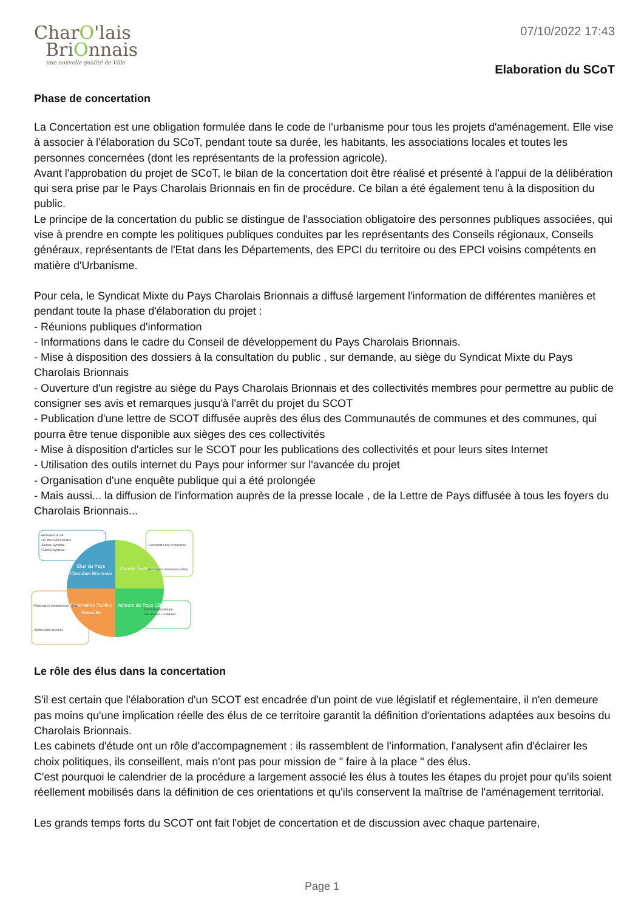CharO'lais
BriOnnais
une nouvelle qualité de Ville
07/10/2022 17:43
Elaboration du SCoT
Phase de concertation
La Concertation est une obligation formulée dans le code de l'urbanisme pour tous les projets d'aménagement. Elle vise à associer à l'élaboration du SCoT, pendant toute sa durée, les habitants, les associations locales et toutes les personnes concernées (dont les représentants de la profession agricole).
Avant l'approbation du projet de SCoT, le bilan de la concertation doit être réalisé et présenté à l'appui de la délibération qui sera prise par le Pays Charolais Brionnais en fin de procédure. Ce bilan a été également tenu à la disposition du public.
Le principe de la concertation du public se distingue de l'association obligatoire des personnes publiques associées, qui vise à prendre en compte les politiques publiques conduites par les représentants des Conseils régionaux, Conseils généraux, représentants de l'Etat dans les Départements, des EPCI du territoire ou des EPCI voisins compétents en matière d'Urbanisme.
Pour cela, le Syndicat Mixte du Pays Charolais Brionnais a diffusé largement l'information de différentes manières et pendant toute la phase d'élaboration du projet :
- Réunions publiques d'information
- Informations dans le cadre du Conseil de développement du Pays Charolais Brionnais.
- Mise à disposition des dossiers à la consultation du public , sur demande, au siège du Syndicat Mixte du Pays Charolais Brionnais
- Ouverture d'un registre au siège du Pays Charolais Brionnais et des collectivités membres pour permettre au public de consigner ses avis et remarques jusqu'à l'arrêt du projet du SCOT
- Publication d'une lettre de SCOT diffusée auprès des élus des Communautés de communes et des communes, qui pourra être tenue disponible aux sièges des ces collectivités
- Mise à disposition d'articles sur le SCOT pour les publications des collectivités et pour leurs sites Internet
- Utilisation des outils internet du Pays pour informer sur l'avancée du projet
- Organisation d'une enquête publique qui a été prolongée
- Mais aussi... la diffusion de l'information auprès de la presse locale , de la Lettre de Pays diffusée à tous les foyers du Charolais Brionnais...
Elus du Pays
Charolais Brionnais
Comité Technique
Partenaires Publics
Associés
Acteurs du Pays CB
•Président et VP
•12 intercommunalités
•Bureau Syndical
•Comité Syndical
•L'ensemble des techniciens
•Personnes ressources, relais
•Partenaires institutionnels : Etat
•Techniciens associés
•Concertation élargie
des acteurs + habitants
Le rôle des élus dans la concertation
S'il est certain que l'élaboration d'un SCOT est encadrée d'un point de vue législatif et réglementaire, il n'en demeure pas moins qu'une implication réelle des élus de ce territoire garantit la définition d'orientations adaptées aux besoins du Charolais Brionnais.
Les cabinets d'étude ont un rôle d'accompagnement : ils rassemblent de l'information, l'analysent afin d'éclairer les choix politiques, ils conseillent, mais n'ont pas pour mission de " faire à la place " des élus.
C'est pourquoi le calendrier de la procédure a largement associé les élus à toutes les étapes du projet pour qu'ils soient réellement mobilisés dans la définition de ces orientations et qu'ils conservent la maîtrise de l'aménagement territorial.
Les grands temps forts du SCOT ont fait l'objet de concertation et de discussion avec chaque partenaire,
Page 1